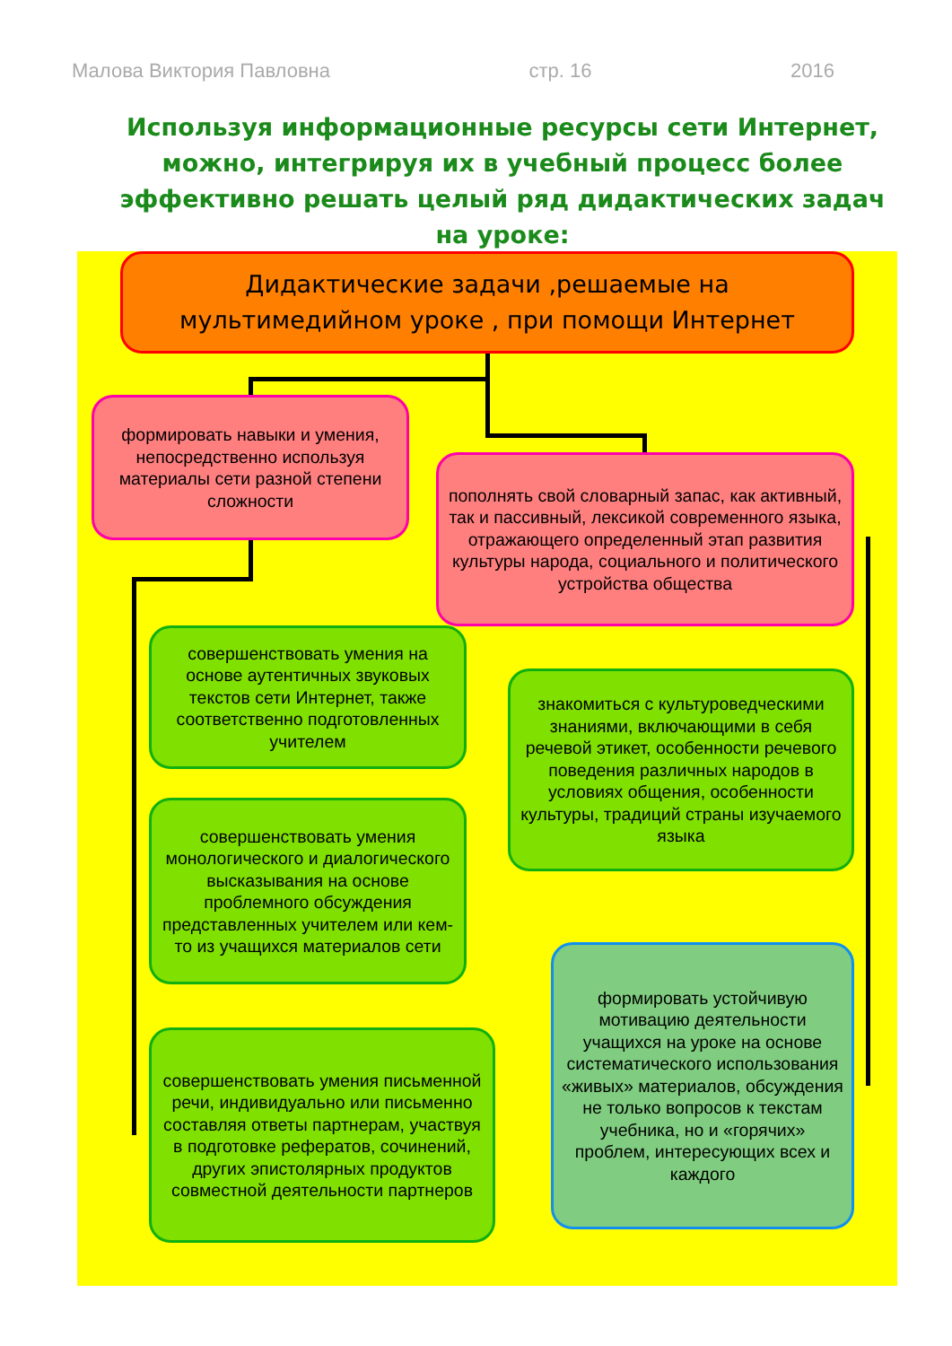Малова Виктория Павловна стр. 16 2016
Используя информационные ресурсы сети Интернет, можно, интегрируя их в учебный процесс более эффективно решать целый ряд дидактических задач на уроке:
Дидактические задачи ,решаемые на мультимедийном уроке , при помощи Интернет
формировать навыки и умения, непосредственно используя материалы сети разной степени сложности
пополнять свой словарный запас, как активный, так и пассивный, лексикой современного языка, отражающего определенный этап развития культуры народа, социального и политического устройства общества
совершенствовать умения на основе аутентичных звуковых текстов сети Интернет, также соответственно подготовленных учителем
знакомиться с культуроведческими знаниями, включающими в себя речевой этикет, особенности речевого поведения различных народов в условиях общения, особенности культуры, традиций страны изучаемого языка
совершенствовать умения монологического и диалогического высказывания на основе проблемного обсуждения представленных учителем или кем-то из учащихся материалов сети
формировать устойчивую мотивацию деятельности учащихся на уроке на основе систематического использования «живых» материалов, обсуждения не только вопросов к текстам учебника, но и «горячих» проблем, интересующих всех и каждого
совершенствовать умения письменной речи, индивидуально или письменно составляя ответы партнерам, участвуя в подготовке рефератов, сочинений, других эпистолярных продуктов совместной деятельности партнеров